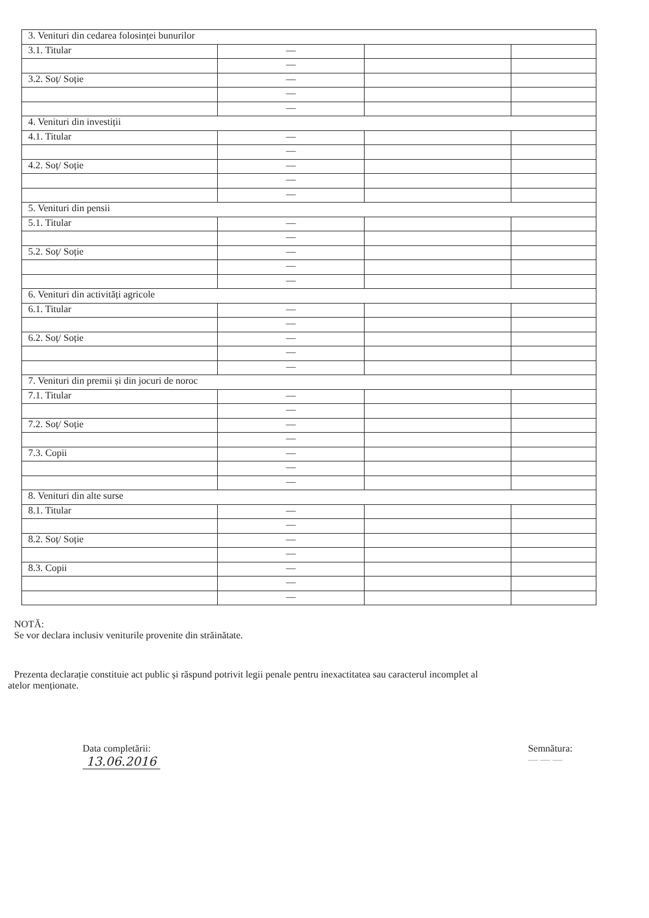| 3. Venituri din cedarea folosinței bunurilor | | | |
| 3.1. Titular | — | | |
| | — | | |
| 3.2. Soț/ Soție | — | | |
| | — | | |
| | — | | |
| 4. Venituri din investiții | | | |
| 4.1. Titular | — | | |
| | — | | |
| 4.2. Soț/ Soție | — | | |
| | — | | |
| | — | | |
| 5. Venituri din pensii | | | |
| 5.1. Titular | — | | |
| | — | | |
| 5.2. Soț/ Soție | — | | |
| | — | | |
| | — | | |
| 6. Venituri din activități agricole | | | |
| 6.1. Titular | — | | |
| | — | | |
| 6.2. Soț/ Soție | — | | |
| | — | | |
| | — | | |
| 7. Venituri din premii și din jocuri de noroc | | | |
| 7.1. Titular | — | | |
| | — | | |
| 7.2. Soț/ Soție | — | | |
| | — | | |
| 7.3. Copii | — | | |
| | — | | |
| | — | | |
| 8. Venituri din alte surse | | | |
| 8.1. Titular | — | | |
| | — | | |
| 8.2. Soț/ Soție | — | | |
| | — | | |
| 8.3. Copii | — | | |
| | — | | |
| | — | | |
NOTĂ:
Se vor declara inclusiv veniturile provenite din străinătate.
Prezenta declarație constituie act public și răspund potrivit legii penale pentru inexactitatea sau caracterul incomplet al
atelor menționate.
Data completării:
13.06.2016
Semnătura:
— — —